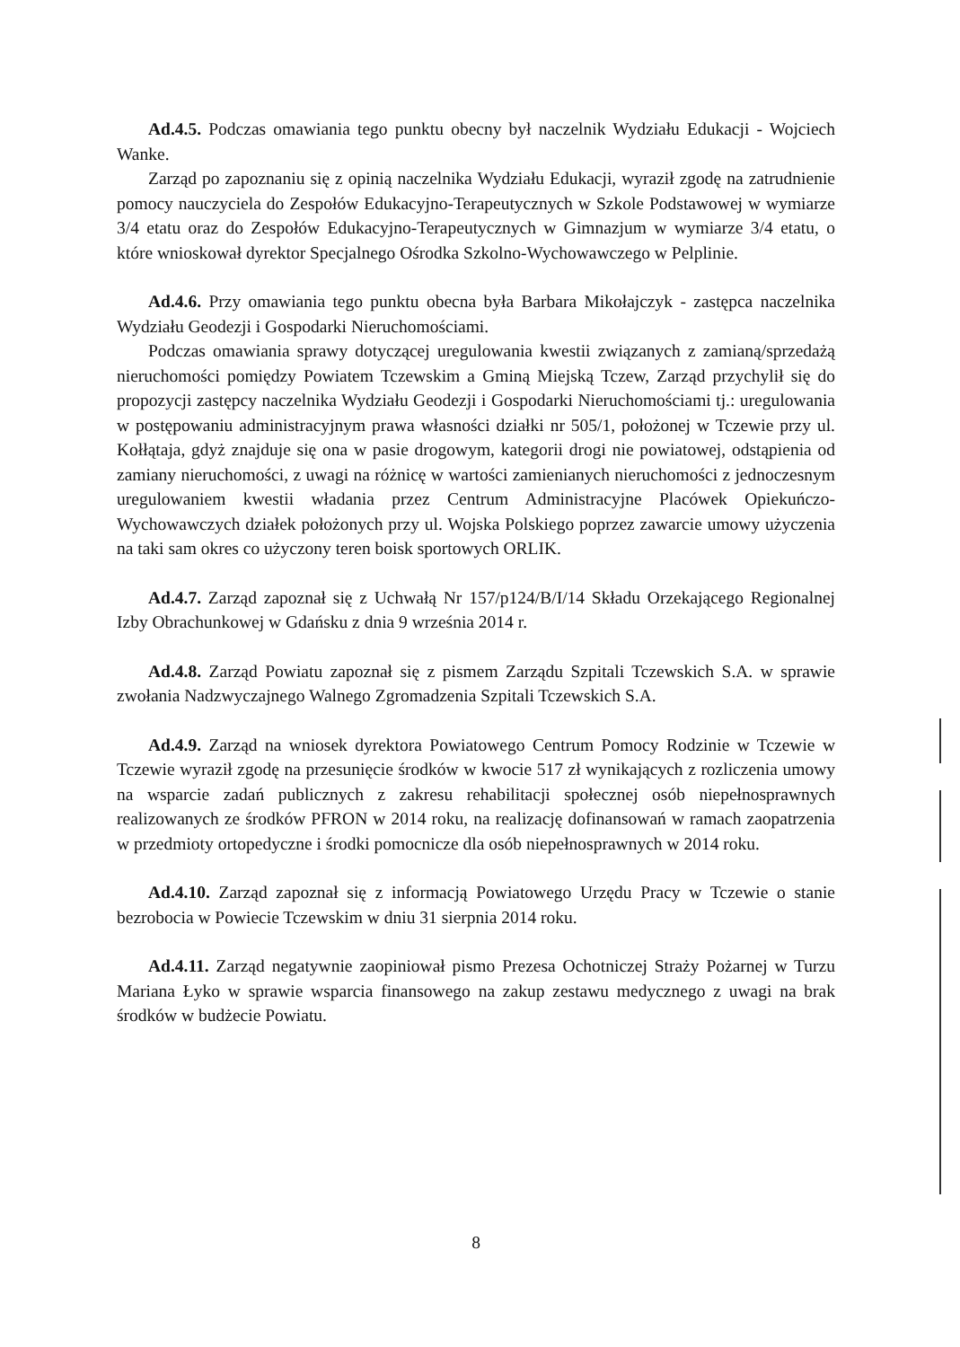Ad.4.5. Podczas omawiania tego punktu obecny był naczelnik Wydziału Edukacji - Wojciech Wanke.
Zarząd po zapoznaniu się z opinią naczelnika Wydziału Edukacji, wyraził zgodę na zatrudnienie pomocy nauczyciela do Zespołów Edukacyjno-Terapeutycznych w Szkole Podstawowej w wymiarze 3/4 etatu oraz do Zespołów Edukacyjno-Terapeutycznych w Gimnazjum w wymiarze 3/4 etatu, o które wnioskował dyrektor Specjalnego Ośrodka Szkolno-Wychowawczego w Pelplinie.
Ad.4.6. Przy omawiania tego punktu obecna była Barbara Mikołajczyk - zastępca naczelnika Wydziału Geodezji i Gospodarki Nieruchomościami.
Podczas omawiania sprawy dotyczącej uregulowania kwestii związanych z zamianą/sprzedażą nieruchomości pomiędzy Powiatem Tczewskim a Gminą Miejską Tczew, Zarząd przychylił się do propozycji zastępcy naczelnika Wydziału Geodezji i Gospodarki Nieruchomościami tj.: uregulowania w postępowaniu administracyjnym prawa własności działki nr 505/1, położonej w Tczewie przy ul. Kołłątaja, gdyż znajduje się ona w pasie drogowym, kategorii drogi nie powiatowej, odstąpienia od zamiany nieruchomości, z uwagi na różnicę w wartości zamienianych nieruchomości z jednoczesnym uregulowaniem kwestii władania przez Centrum Administracyjne Placówek Opiekuńczo-Wychowawczych działek położonych przy ul. Wojska Polskiego poprzez zawarcie umowy użyczenia na taki sam okres co użyczony teren boisk sportowych ORLIK.
Ad.4.7. Zarząd zapoznał się z Uchwałą Nr 157/p124/B/I/14 Składu Orzekającego Regionalnej Izby Obrachunkowej w Gdańsku z dnia 9 września 2014 r.
Ad.4.8. Zarząd Powiatu zapoznał się z pismem Zarządu Szpitali Tczewskich S.A. w sprawie zwołania Nadzwyczajnego Walnego Zgromadzenia Szpitali Tczewskich S.A.
Ad.4.9. Zarząd na wniosek dyrektora Powiatowego Centrum Pomocy Rodzinie w Tczewie w Tczewie wyraził zgodę na przesunięcie środków w kwocie 517 zł wynikających z rozliczenia umowy na wsparcie zadań publicznych z zakresu rehabilitacji społecznej osób niepełnosprawnych realizowanych ze środków PFRON w 2014 roku, na realizację dofinansowań w ramach zaopatrzenia w przedmioty ortopedyczne i środki pomocnicze dla osób niepełnosprawnych w 2014 roku.
Ad.4.10. Zarząd zapoznał się z informacją Powiatowego Urzędu Pracy w Tczewie o stanie bezrobocia w Powiecie Tczewskim w dniu 31 sierpnia 2014 roku.
Ad.4.11. Zarząd negatywnie zaopiniował pismo Prezesa Ochotniczej Straży Pożarnej w Turzu Mariana Łyko w sprawie wsparcia finansowego na zakup zestawu medycznego z uwagi na brak środków w budżecie Powiatu.
8